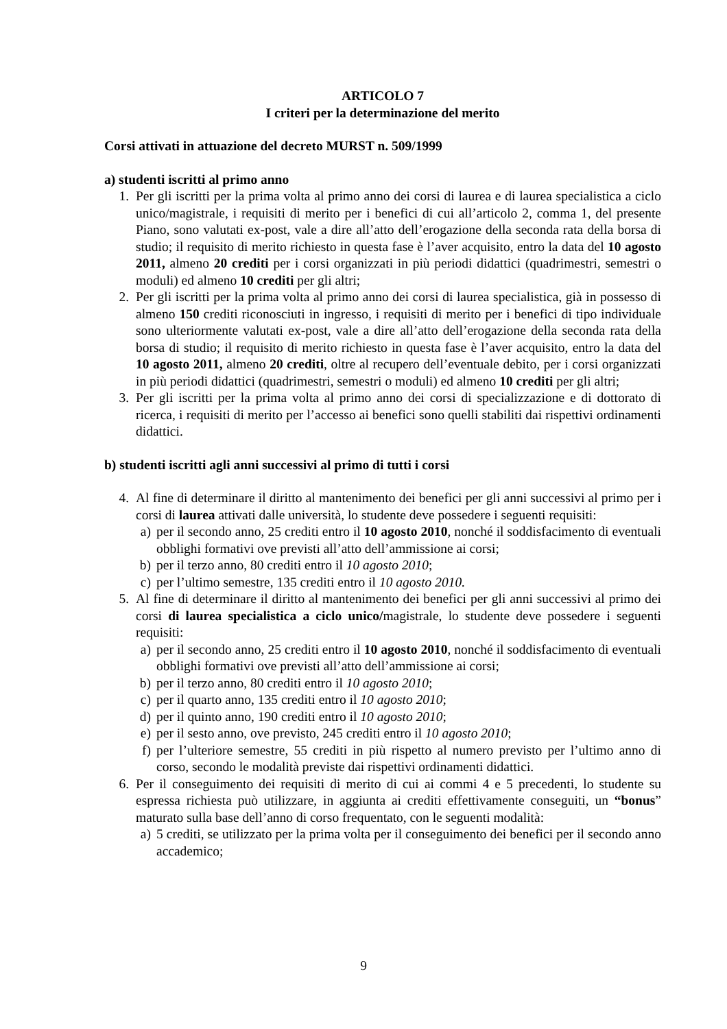ARTICOLO 7
I criteri per la determinazione del merito
Corsi attivati in attuazione del decreto MURST n. 509/1999
a) studenti iscritti al primo anno
1. Per gli iscritti per la prima volta al primo anno dei corsi di laurea e di laurea specialistica a ciclo unico/magistrale, i requisiti di merito per i benefici di cui all’articolo 2, comma 1, del presente Piano, sono valutati ex-post, vale a dire all’atto dell’erogazione della seconda rata della borsa di studio; il requisito di merito richiesto in questa fase è l’aver acquisito, entro la data del 10 agosto 2011, almeno 20 crediti per i corsi organizzati in più periodi didattici (quadrimestri, semestri o moduli) ed almeno 10 crediti per gli altri;
2. Per gli iscritti per la prima volta al primo anno dei corsi di laurea specialistica, già in possesso di almeno 150 crediti riconosciuti in ingresso, i requisiti di merito per i benefici di tipo individuale sono ulteriormente valutati ex-post, vale a dire all’atto dell’erogazione della seconda rata della borsa di studio; il requisito di merito richiesto in questa fase è l’aver acquisito, entro la data del 10 agosto 2011, almeno 20 crediti, oltre al recupero dell’eventuale debito, per i corsi organizzati in più periodi didattici (quadrimestri, semestri o moduli) ed almeno 10 crediti per gli altri;
3. Per gli iscritti per la prima volta al primo anno dei corsi di specializzazione e di dottorato di ricerca, i requisiti di merito per l’accesso ai benefici sono quelli stabiliti dai rispettivi ordinamenti didattici.
b) studenti iscritti agli anni successivi al primo di tutti i corsi
4. Al fine di determinare il diritto al mantenimento dei benefici per gli anni successivi al primo per i corsi di laurea attivati dalle università, lo studente deve possedere i seguenti requisiti:
a) per il secondo anno, 25 crediti entro il 10 agosto 2010, nonché il soddisfacimento di eventuali obblighi formativi ove previsti all’atto dell’ammissione ai corsi;
b) per il terzo anno, 80 crediti entro il 10 agosto 2010;
c) per l’ultimo semestre, 135 crediti entro il 10 agosto 2010.
5. Al fine di determinare il diritto al mantenimento dei benefici per gli anni successivi al primo dei corsi di laurea specialistica a ciclo unico/magistrale, lo studente deve possedere i seguenti requisiti:
a) per il secondo anno, 25 crediti entro il 10 agosto 2010, nonché il soddisfacimento di eventuali obblighi formativi ove previsti all’atto dell’ammissione ai corsi;
b) per il terzo anno, 80 crediti entro il 10 agosto 2010;
c) per il quarto anno, 135 crediti entro il 10 agosto 2010;
d) per il quinto anno, 190 crediti entro il 10 agosto 2010;
e) per il sesto anno, ove previsto, 245 crediti entro il 10 agosto 2010;
f) per l’ulteriore semestre, 55 crediti in più rispetto al numero previsto per l’ultimo anno di corso, secondo le modalità previste dai rispettivi ordinamenti didattici.
6. Per il conseguimento dei requisiti di merito di cui ai commi 4 e 5 precedenti, lo studente su espressa richiesta può utilizzare, in aggiunta ai crediti effettivamente conseguiti, un “bonus” maturato sulla base dell’anno di corso frequentato, con le seguenti modalità:
a) 5 crediti, se utilizzato per la prima volta per il conseguimento dei benefici per il secondo anno accademico;
9